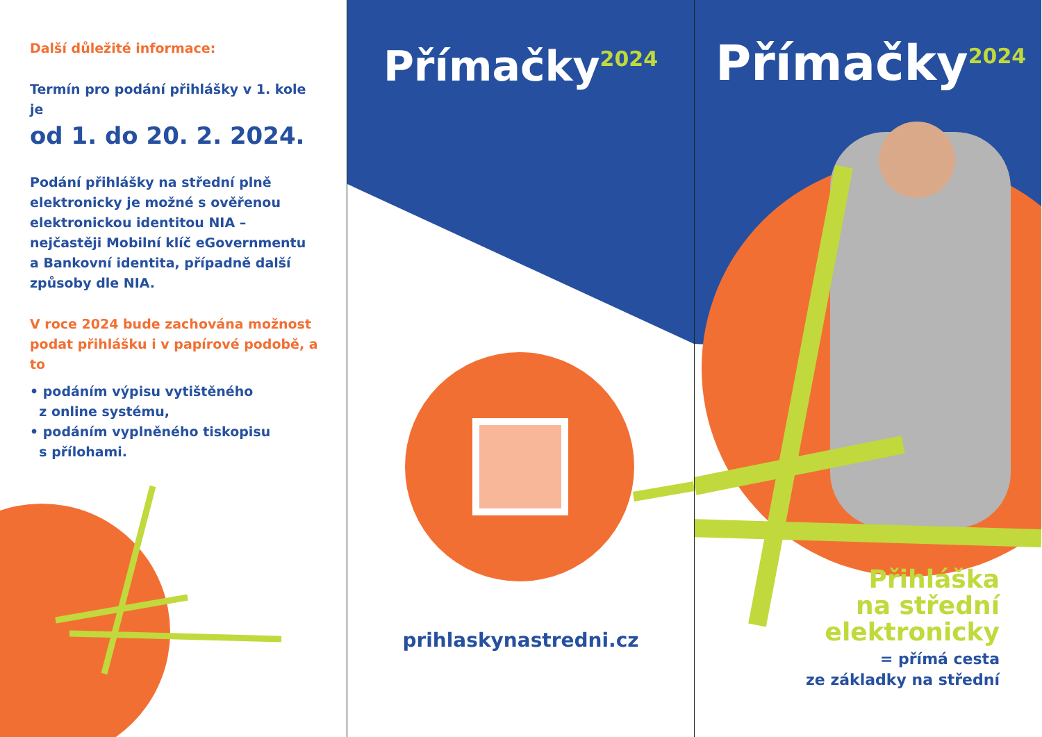Další důležité informace:
Termín pro podání přihlášky v 1. kole je
od 1. do 20. 2. 2024.
Podání přihlášky na střední plně elektronicky je možné s ověřenou elektronickou identitou NIA – nejčastěji Mobilní klíč eGovernmentu a Bankovní identita, případně další způsoby dle NIA.
V roce 2024 bude zachována možnost podat přihlášku i v papírové podobě, a to
• podáním výpisu vytištěného
z online systému,
• podáním vyplněného tiskopisu
s přílohami.
Přímačky<sup>2024</sup>
prihlaskynastredni.cz
Přímačky<sup>2024</sup>
Přihláška
na střední
elektronicky
= přímá cesta
ze základky na střední